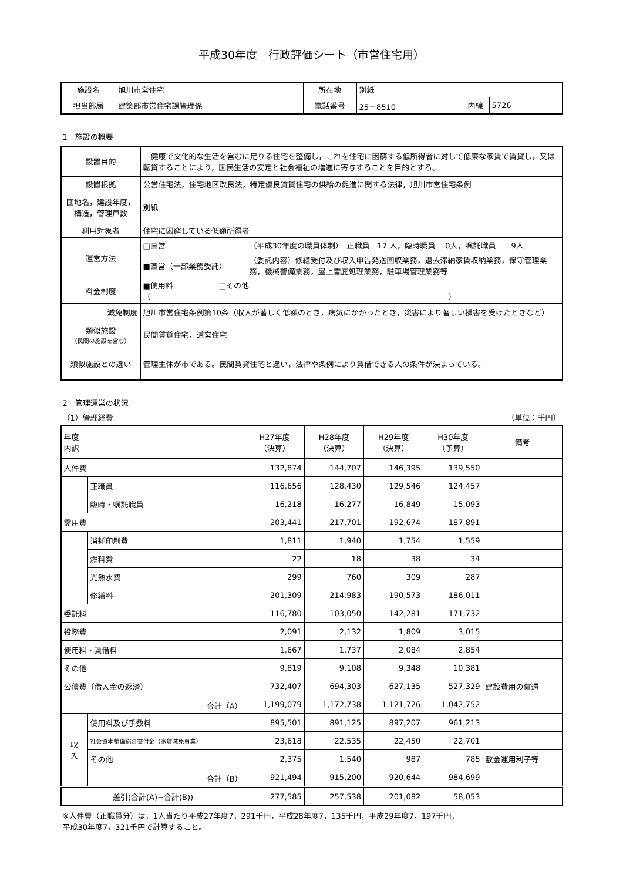平成30年度　行政評価シート（市営住宅用）
| 施設名 | 旭川市営住宅 | 所在地 | 別紙 | | |
| 担当部局 | 建築部市営住宅課管理係 | 電話番号 | 25－8510 | 内線 | 5726 |
1　施設の概要
| 設置目的 | 健康で文化的な生活を営むに足りる住宅を整備し，これを住宅に困窮する低所得者に対して低廉な家賃で賃貸し，又は転貸することにより，国民生活の安定と社会福祉の増進に寄与することを目的とする。 | |
| 設置根拠 | 公営住宅法，住宅地区改良法，特定優良賃貸住宅の供給の促進に関する法律，旭川市営住宅条例 | |
| 団地名，建設年度，構造，管理戸数 | 別紙 | |
| 利用対象者 | 住宅に困窮している低額所得者 | |
| 運営方法 | □直営 | （平成30年度の職員体制） 正職員 17 人，臨時職員 0人，嘱託職員 9人 |
| | ■直営（一部業務委託） | （委託内容）修繕受付及び収入申告発送回収業務，退去滞納家賃収納業務，保守管理業務，機械警備業務，屋上雪庇処理業務，駐車場管理業務等 |
| 料金制度 | ■使用料 □その他（ ） | |
| 減免制度 | 旭川市営住宅条例第10条（収入が著しく低額のとき，病気にかかったとき，災害により著しい損害を受けたときなど） | |
| 類似施設 （民間の施設を含む） | 民間賃貸住宅，道営住宅 | |
| 類似施設との違い | 管理主体が市である。民間賃貸住宅と違い，法律や条例により賃借できる人の条件が決まっている。 | |
2　管理運営の状況
（1）管理経費 （単位：千円）
| 年度 内訳 | | H27年度 （決算） | H28年度 （決算） | H29年度 （決算） | H30年度 （予算） | 備考 |
| 人件費 | | 132,874 | 144,707 | 146,395 | 139,550 | |
| | 正職員 | 116,656 | 128,430 | 129,546 | 124,457 | |
| | 臨時・嘱託職員 | 16,218 | 16,277 | 16,849 | 15,093 | |
| 需用費 | | 203,441 | 217,701 | 192,674 | 187,891 | |
| | 消耗印刷費 | 1,811 | 1,940 | 1,754 | 1,559 | |
| | 燃料費 | 22 | 18 | 38 | 34 | |
| | 光熱水費 | 299 | 760 | 309 | 287 | |
| | 修繕料 | 201,309 | 214,983 | 190,573 | 186,011 | |
| 委託料 | | 116,780 | 103,050 | 142,281 | 171,732 | |
| 役務費 | | 2,091 | 2,132 | 1,809 | 3,015 | |
| 使用料・賃借料 | | 1,667 | 1,737 | 2,084 | 2,854 | |
| その他 | | 9,819 | 9,108 | 9,348 | 10,381 | |
| 公債費（借入金の返済） | | 732,407 | 694,303 | 627,135 | 527,329 | 建設費用の償還 |
| 合計（A） | | 1,199,079 | 1,172,738 | 1,121,726 | 1,042,752 | |
| 収 入 | 使用料及び手数料 | 895,501 | 891,125 | 897,207 | 961,213 | |
| | 社会資本整備総合交付金（家賃減免事業） | 23,618 | 22,535 | 22,450 | 22,701 | |
| | その他 | 2,375 | 1,540 | 987 | 785 | 敷金運用利子等 |
| | 合計（B） | 921,494 | 915,200 | 920,644 | 984,699 | |
| 差引(合計(A)−合計(B)) | | 277,585 | 257,538 | 201,082 | 58,053 | |
※人件費（正職員分）は，1人当たり平成27年度7，291千円，平成28年度7，135千円，平成29年度7，197千円，
平成30年度7，321千円で計算すること。